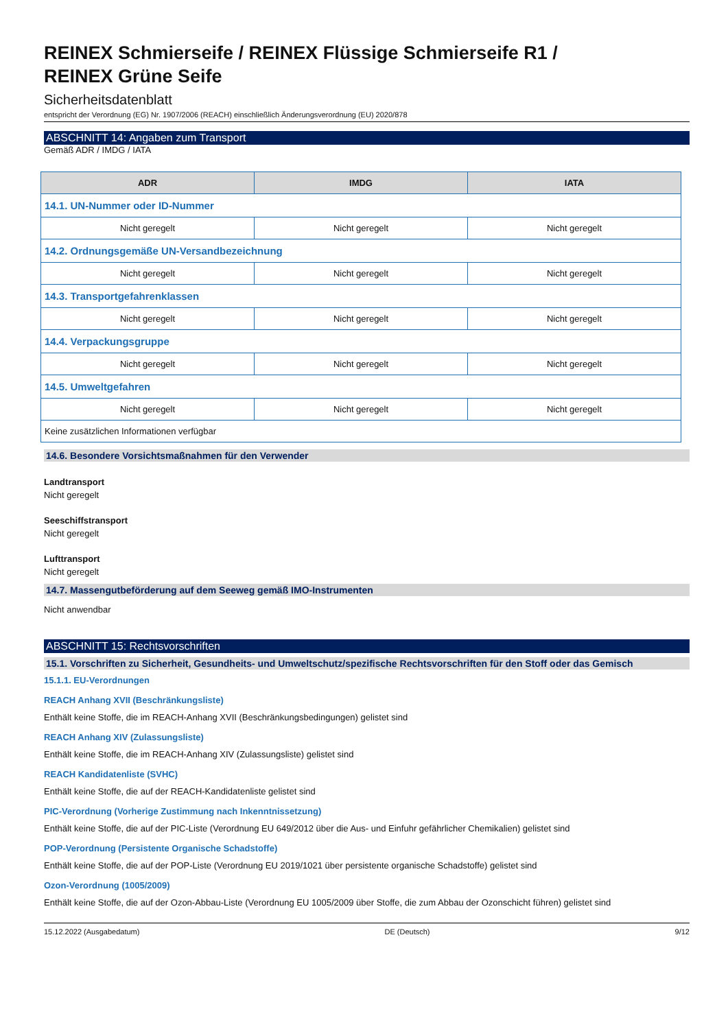REINEX Schmierseife / REINEX Flüssige Schmierseife R1 /
REINEX Grüne Seife
Sicherheitsdatenblatt
entspricht der Verordnung (EG) Nr. 1907/2006 (REACH) einschließlich Änderungsverordnung (EU) 2020/878
ABSCHNITT 14: Angaben zum Transport
Gemäß ADR / IMDG / IATA
| ADR | IMDG | IATA |
| --- | --- | --- |
| 14.1. UN-Nummer oder ID-Nummer | | |
| Nicht geregelt | Nicht geregelt | Nicht geregelt |
| 14.2. Ordnungsgemäße UN-Versandbezeichnung | | |
| Nicht geregelt | Nicht geregelt | Nicht geregelt |
| 14.3. Transportgefahrenklassen | | |
| Nicht geregelt | Nicht geregelt | Nicht geregelt |
| 14.4. Verpackungsgruppe | | |
| Nicht geregelt | Nicht geregelt | Nicht geregelt |
| 14.5. Umweltgefahren | | |
| Nicht geregelt | Nicht geregelt | Nicht geregelt |
| Keine zusätzlichen Informationen verfügbar | | |
14.6. Besondere Vorsichtsmaßnahmen für den Verwender
Landtransport
Nicht geregelt
Seeschiffstransport
Nicht geregelt
Lufttransport
Nicht geregelt
14.7. Massengutbeförderung auf dem Seeweg gemäß IMO-Instrumenten
Nicht anwendbar
ABSCHNITT 15: Rechtsvorschriften
15.1. Vorschriften zu Sicherheit, Gesundheits- und Umweltschutz/spezifische Rechtsvorschriften für den Stoff oder das Gemisch
15.1.1. EU-Verordnungen
REACH Anhang XVII (Beschränkungsliste)
Enthält keine Stoffe, die im REACH-Anhang XVII (Beschränkungsbedingungen) gelistet sind
REACH Anhang XIV (Zulassungsliste)
Enthält keine Stoffe, die im REACH-Anhang XIV (Zulassungsliste) gelistet sind
REACH Kandidatenliste (SVHC)
Enthält keine Stoffe, die auf der REACH-Kandidatenliste gelistet sind
PIC-Verordnung (Vorherige Zustimmung nach Inkenntnissetzung)
Enthält keine Stoffe, die auf der PIC-Liste (Verordnung EU 649/2012 über die Aus- und Einfuhr gefährlicher Chemikalien) gelistet sind
POP-Verordnung (Persistente Organische Schadstoffe)
Enthält keine Stoffe, die auf der POP-Liste (Verordnung EU 2019/1021 über persistente organische Schadstoffe) gelistet sind
Ozon-Verordnung (1005/2009)
Enthält keine Stoffe, die auf der Ozon-Abbau-Liste (Verordnung EU 1005/2009 über Stoffe, die zum Abbau der Ozonschicht führen) gelistet sind
15.12.2022 (Ausgabedatum) DE (Deutsch) 9/12